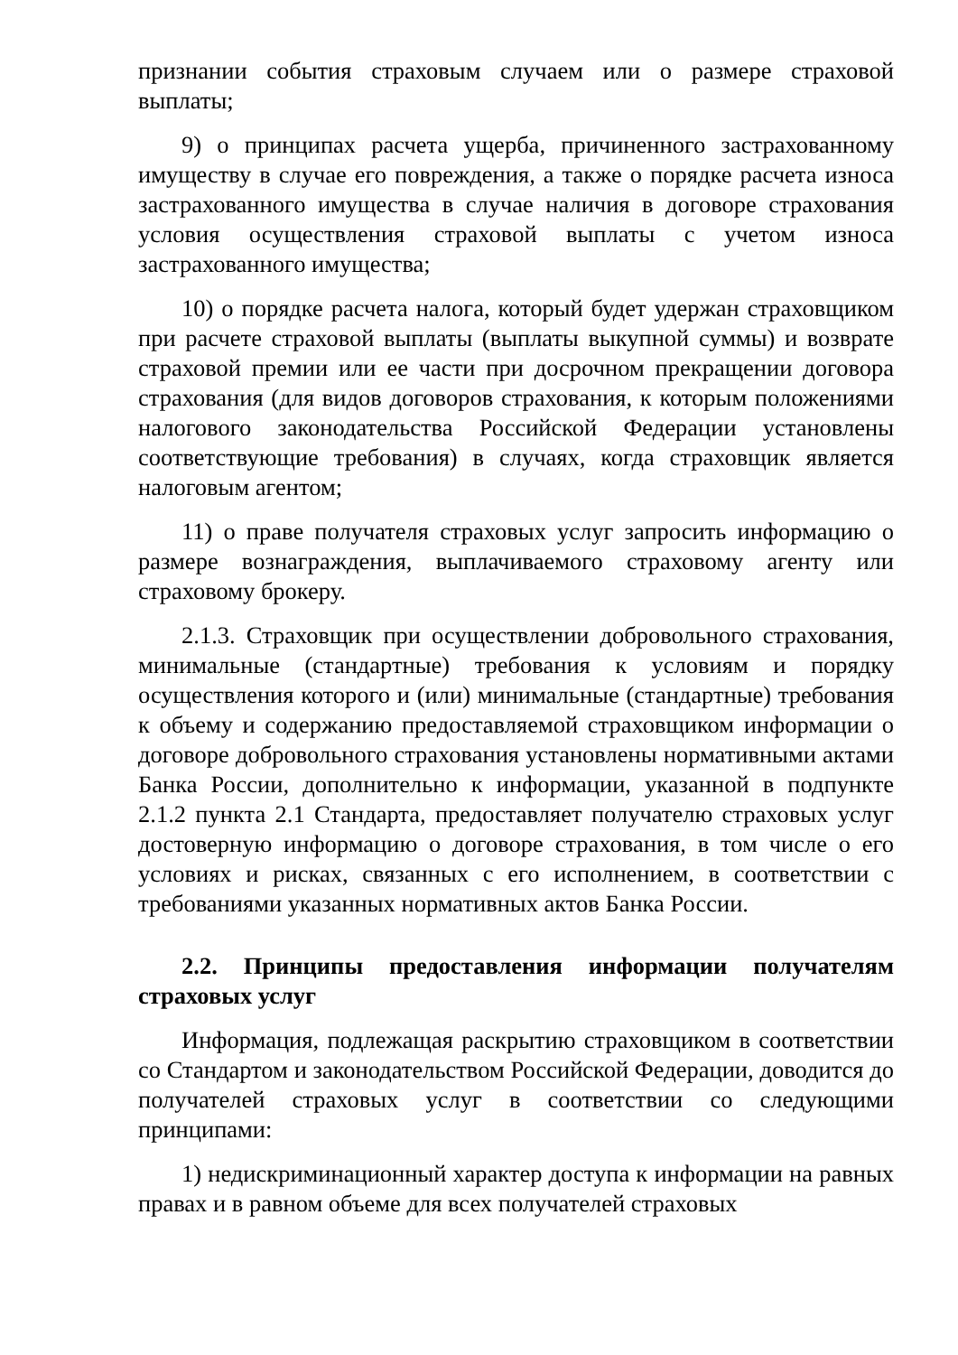признании события страховым случаем или о размере страховой выплаты;
9) о принципах расчета ущерба, причиненного застрахованному имуществу в случае его повреждения, а также о порядке расчета износа застрахованного имущества в случае наличия в договоре страхования условия осуществления страховой выплаты с учетом износа застрахованного имущества;
10) о порядке расчета налога, который будет удержан страховщиком при расчете страховой выплаты (выплаты выкупной суммы) и возврате страховой премии или ее части при досрочном прекращении договора страхования (для видов договоров страхования, к которым положениями налогового законодательства Российской Федерации установлены соответствующие требования) в случаях, когда страховщик является налоговым агентом;
11) о праве получателя страховых услуг запросить информацию о размере вознаграждения, выплачиваемого страховому агенту или страховому брокеру.
2.1.3. Страховщик при осуществлении добровольного страхования, минимальные (стандартные) требования к условиям и порядку осуществления которого и (или) минимальные (стандартные) требования к объему и содержанию предоставляемой страховщиком информации о договоре добровольного страхования установлены нормативными актами Банка России, дополнительно к информации, указанной в подпункте 2.1.2 пункта 2.1 Стандарта, предоставляет получателю страховых услуг достоверную информацию о договоре страхования, в том числе о его условиях и рисках, связанных с его исполнением, в соответствии с требованиями указанных нормативных актов Банка России.
2.2. Принципы предоставления информации получателям страховых услуг
Информация, подлежащая раскрытию страховщиком в соответствии со Стандартом и законодательством Российской Федерации, доводится до получателей страховых услуг в соответствии со следующими принципами:
1) недискриминационный характер доступа к информации на равных правах и в равном объеме для всех получателей страховых